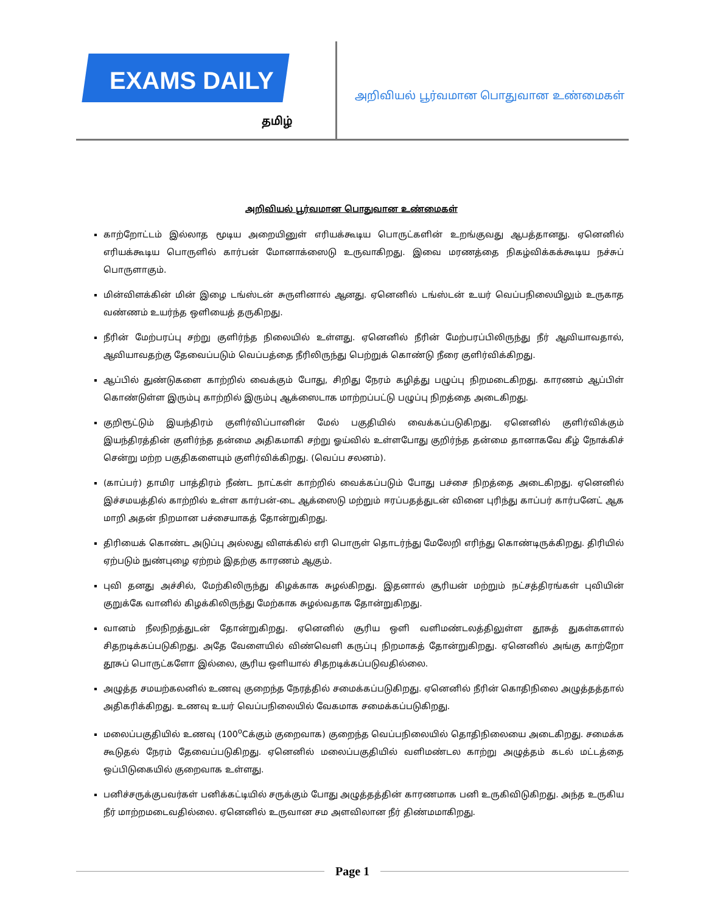EXAMS DAILY
தமிழ்
அறிவியல் பூர்வமான பொதுவான உண்மைகள்
அறிவியல் பூர்வமான பொதுவான உண்மைகள்
காற்றோட்டம் இல்லாத மூடிய அறையினுள் எரியக்கூடிய பொருட்களின் உறங்குவது ஆபத்தானது. ஏனெனில் எரியக்கூடிய பொருளில் கார்பன் மோனாக்ஸைடு உருவாகிறது. இவை மரணத்தை நிகழ்விக்கக்கூடிய நச்சுப் பொருளாகும்.
மின்விளக்கின் மின் இழை டங்ஸ்டன் சுருளினால் ஆனது. ஏனெனில் டங்ஸ்டன் உயர் வெப்பநிலையிலும் உருகாத வண்ணம் உயர்ந்த ஒளியைத் தருகிறது.
நீரின் மேற்பரப்பு சற்று குளிர்ந்த நிலையில் உள்ளது. ஏனெனில் நீரின் மேற்பரப்பிலிருந்து நீர் ஆவியாவதால், ஆவியாவதற்கு தேவைப்படும் வெப்பத்தை நீரிலிருந்து பெற்றுக் கொண்டு நீரை குளிர்விக்கிறது.
ஆப்பில் துண்டுகளை காற்றில் வைக்கும் போது, சிறிது நேரம் கழித்து பழுப்பு நிறமடைகிறது. காரணம் ஆப்பிள் கொண்டுள்ள இரும்பு காற்றில் இரும்பு ஆக்ஸைடாக மாற்றப்பட்டு பழுப்பு நிறத்தை அடைகிறது.
குறிரூட்டும் இயந்திரம் குளிர்விப்பானின் மேல் பகுதியில் வைக்கப்படுகிறது. ஏனெனில் குளிர்விக்கும் இயந்திரத்தின் குளிர்ந்த தன்மை அதிகமாகி சற்று ஓய்வில் உள்ளபோது குறிர்ந்த தன்மை தானாகவே கீழ் நோக்கிச் சென்று மற்ற பகுதிகளையும் குளிர்விக்கிறது. (வெப்ப சலனம்).
(காப்பர்) தாமிர பாத்திரம் நீண்ட நாட்கள் காற்றில் வைக்கப்படும் போது பச்சை நிறத்தை அடைகிறது. ஏனெனில் இச்சமயத்தில் காற்றில் உள்ள கார்பன்-டை ஆக்ஸைடு மற்றும் ஈரப்பதத்துடன் வினை புரிந்து காப்பர் கார்பனேட் ஆக மாறி அதன் நிறமான பச்சையாகத் தோன்றுகிறது.
திரியைக் கொண்ட அடுப்பு அல்லது விளக்கில் எரி பொருள் தொடர்ந்து மேலேறி எரிந்து கொண்டிருக்கிறது. திரியில் ஏற்படும் நுண்புழை ஏற்றம் இதற்கு காரணம் ஆகும்.
புவி தனது அச்சில், மேற்கிலிருந்து கிழக்காக சுழல்கிறது. இதனால் சூரியன் மற்றும் நட்சத்திரங்கள் புவியின் குறுக்கே வானில் கிழக்கிலிருந்து மேற்காக சுழல்வதாக தோன்றுகிறது.
வானம் நீலநிறத்துடன் தோன்றுகிறது. ஏனெனில் சூரிய ஒளி வளிமண்டலத்திலுள்ள தூசுத் துகள்களால் சிதறடிக்கப்படுகிறது. அதே வேளையில் விண்வெளி கருப்பு நிறமாகத் தோன்றுகிறது. ஏனெனில் அங்கு காற்றோ தூசுப் பொருட்களோ இல்லை, சூரிய ஒளியால் சிதறடிக்கப்படுவதில்லை.
அழுத்த சமயற்கலனில் உணவு குறைந்த நேரத்தில் சமைக்கப்படுகிறது. ஏனெனில் நீரின் கொதிநிலை அழுத்தத்தால் அதிகரிக்கிறது. உணவு உயர் வெப்பநிலையில் வேகமாக சமைக்கப்படுகிறது.
மலைப்பகுதியில் உணவு (100<sup>o</sup>Cக்கும் குறைவாக) குறைந்த வெப்பநிலையில் தொதிநிலையை அடைகிறது. சமைக்க கூடுதல் நேரம் தேவைப்படுகிறது. ஏனெனில் மலைப்பகுதியில் வளிமண்டல காற்று அழுத்தம் கடல் மட்டத்தை ஒப்பிடுகையில் குறைவாக உள்ளது.
பனிச்சருக்குபவர்கள் பனிக்கட்டியில் சருக்கும் போது அழுத்தத்தின் காரணமாக பனி உருகிவிடுகிறது. அந்த உருகிய நீர் மாற்றமடைவதில்லை. ஏனெனில் உருவான சம அளவிலான நீர் திண்மமாகிறது.
Page 1